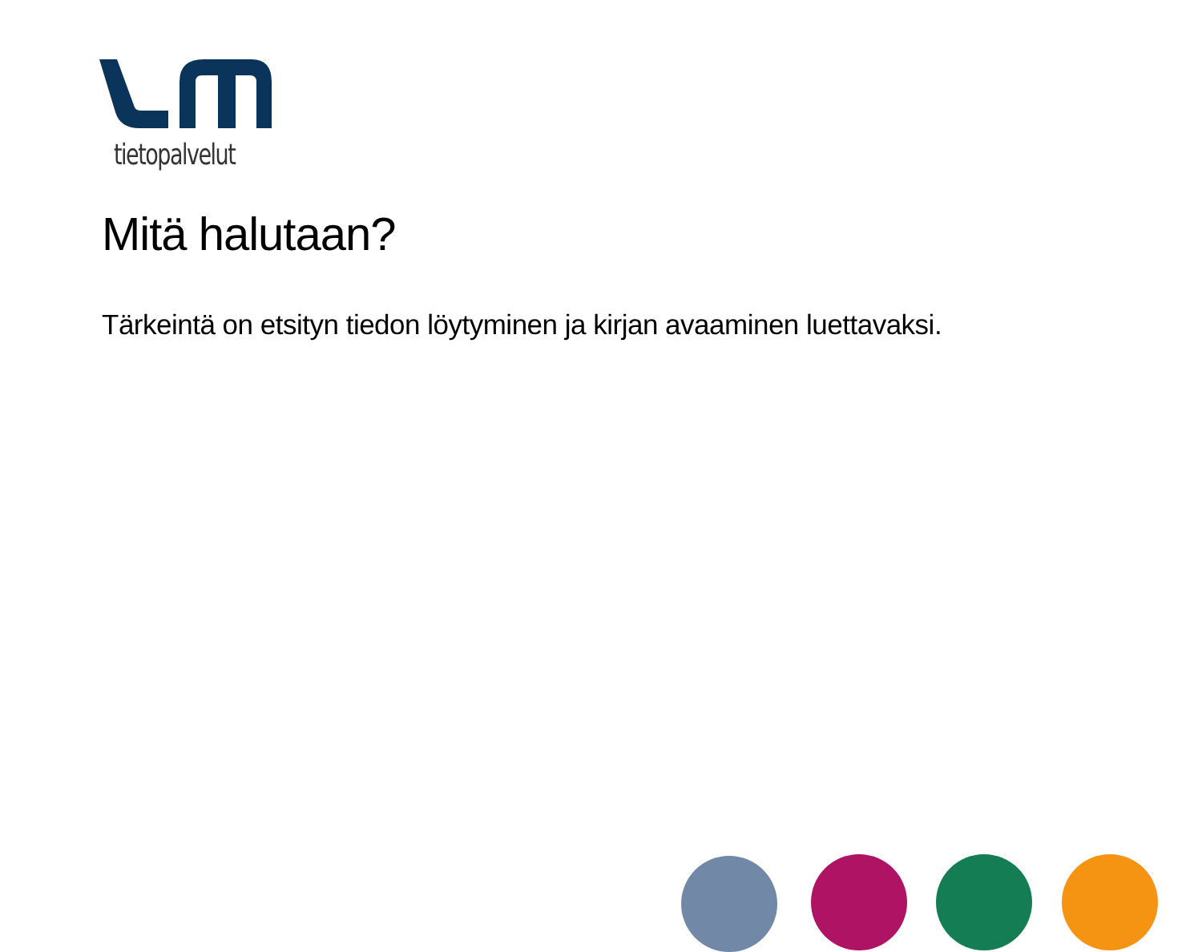tietopalvelut
Mitä halutaan?
Tärkeintä on etsityn tiedon löytyminen ja kirjan avaaminen luettavaksi.